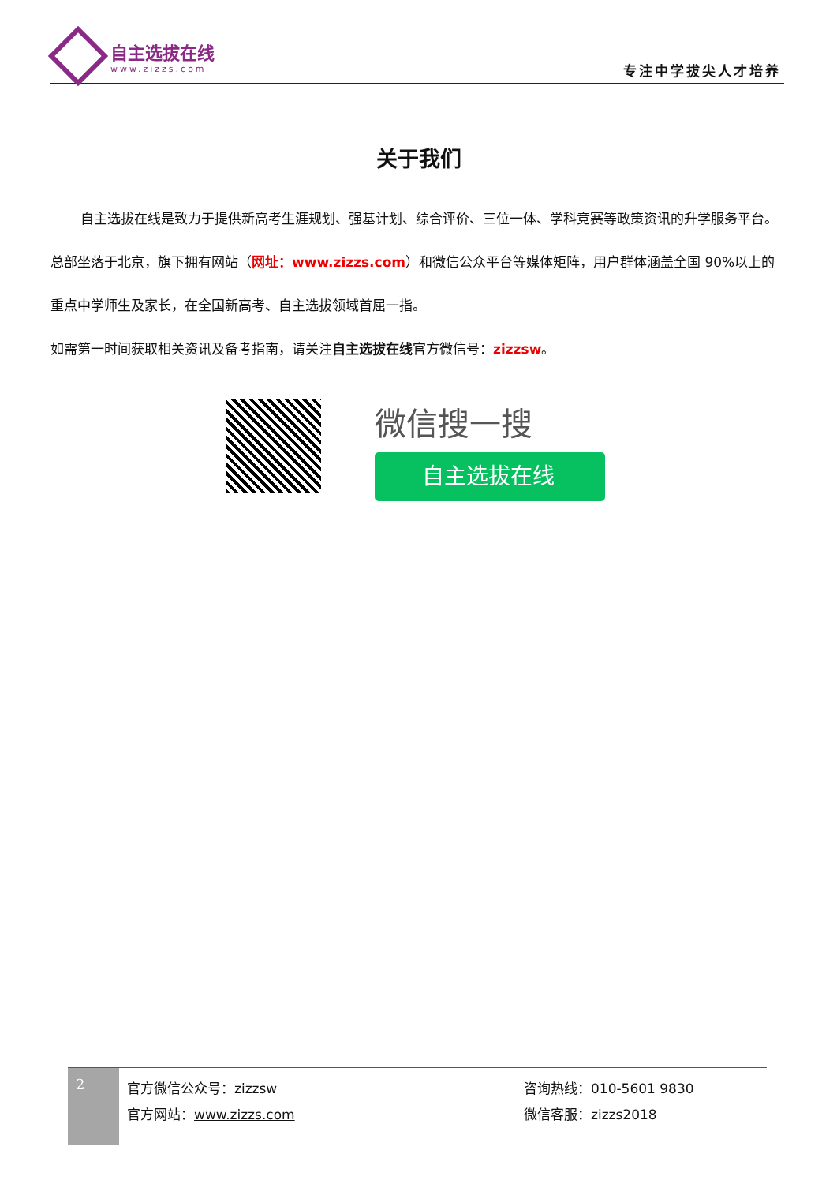自主选拔在线
www.zizzs.com
专注中学拔尖人才培养
关于我们
自主选拔在线是致力于提供新高考生涯规划、强基计划、综合评价、三位一体、学科竞赛等政策资讯的升学服务平台。总部坐落于北京，旗下拥有网站（网址：www.zizzs.com）和微信公众平台等媒体矩阵，用户群体涵盖全国 90%以上的重点中学师生及家长，在全国新高考、自主选拔领域首屈一指。
如需第一时间获取相关资讯及备考指南，请关注自主选拔在线官方微信号：zizzsw。
微信搜一搜
自主选拔在线
2
官方微信公众号：zizzsw
官方网站：www.zizzs.com
咨询热线：010-5601 9830
微信客服：zizzs2018